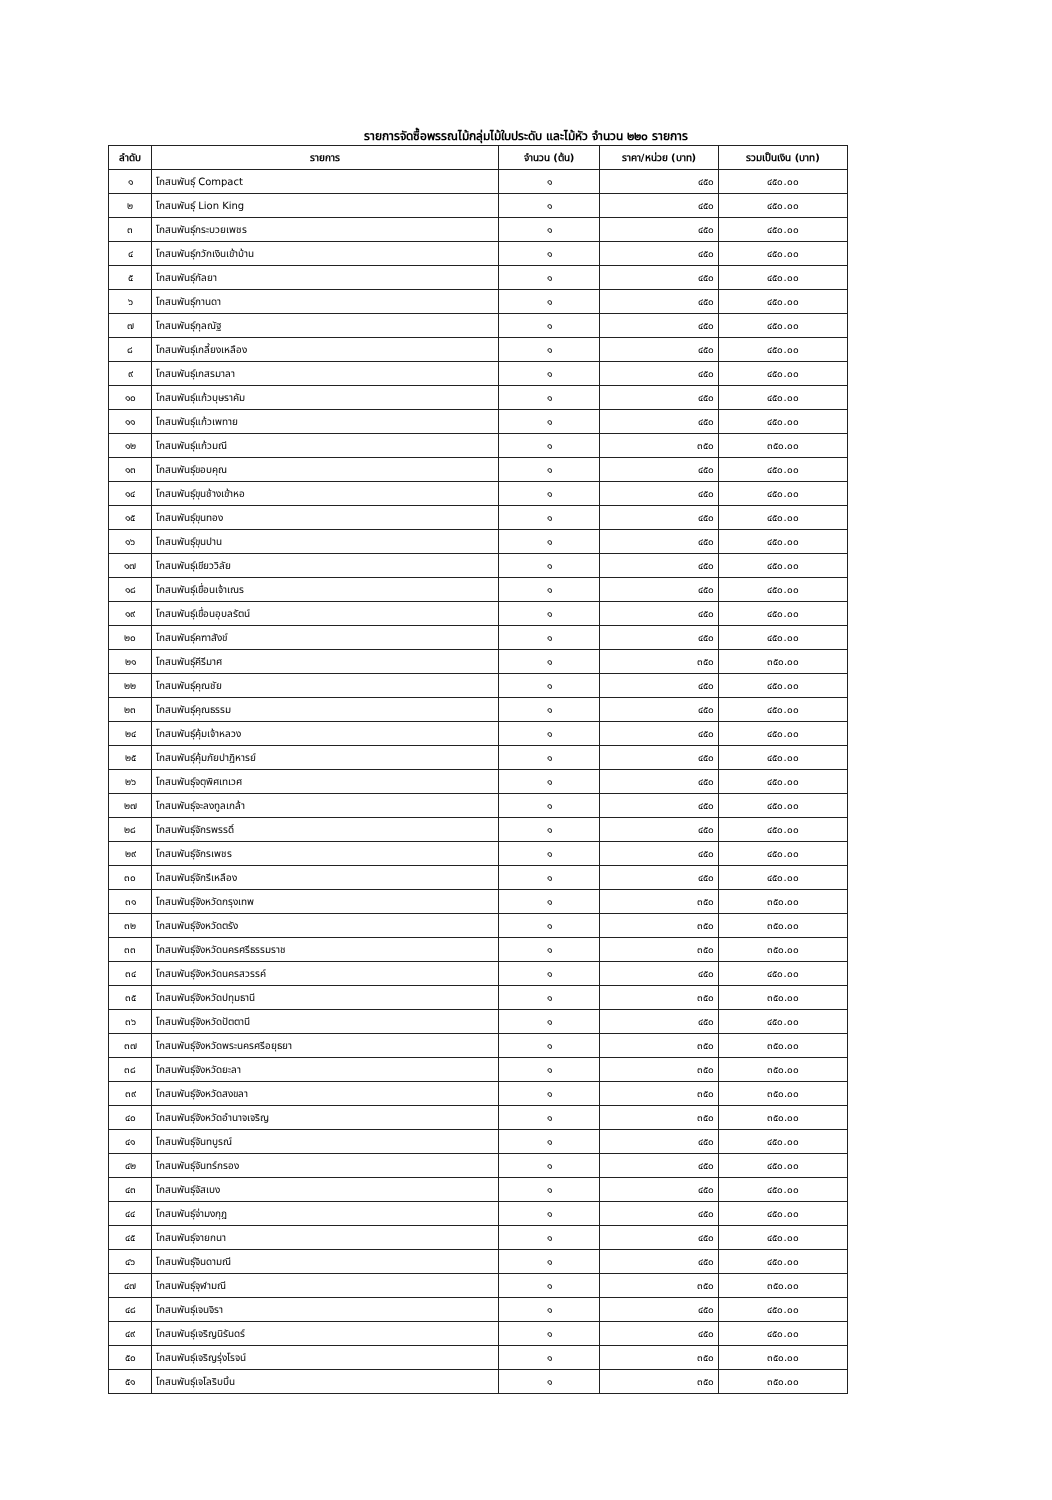รายการจัดซื้อพรรณไม้กลุ่มไม้ใบประดับ และไม้หัว จำนวน ๒๒๐ รายการ
| ลำดับ | รายการ | จำนวน (ต้น) | ราคา/หน่วย (บาท) | รวมเป็นเงิน (บาท) |
| --- | --- | --- | --- | --- |
| ๑ | โกสนพันธุ์ Compact | ๑ | ๔๕๐ | ๔๕๐.๐๐ |
| ๒ | โกสนพันธุ์ Lion King | ๑ | ๔๕๐ | ๔๕๐.๐๐ |
| ๓ | โกสนพันธุ์กระบวยเพชร | ๑ | ๔๕๐ | ๔๕๐.๐๐ |
| ๔ | โกสนพันธุ์กวักเงินเข้าบ้าน | ๑ | ๔๕๐ | ๔๕๐.๐๐ |
| ๕ | โกสนพันธุ์กัลยา | ๑ | ๔๕๐ | ๔๕๐.๐๐ |
| ๖ | โกสนพันธุ์กานดา | ๑ | ๔๕๐ | ๔๕๐.๐๐ |
| ๗ | โกสนพันธุ์กุลณัฐ | ๑ | ๔๕๐ | ๔๕๐.๐๐ |
| ๘ | โกสนพันธุ์เกลี้ยงเหลือง | ๑ | ๔๕๐ | ๔๕๐.๐๐ |
| ๙ | โกสนพันธุ์เกสรมาลา | ๑ | ๔๕๐ | ๔๕๐.๐๐ |
| ๑๐ | โกสนพันธุ์แก้วบุษราคัม | ๑ | ๔๕๐ | ๔๕๐.๐๐ |
| ๑๑ | โกสนพันธุ์แก้วเพทาย | ๑ | ๔๕๐ | ๔๕๐.๐๐ |
| ๑๒ | โกสนพันธุ์แก้วมณี | ๑ | ๓๕๐ | ๓๕๐.๐๐ |
| ๑๓ | โกสนพันธุ์ขอบคุณ | ๑ | ๔๕๐ | ๔๕๐.๐๐ |
| ๑๔ | โกสนพันธุ์ขุนช้างเข้าหอ | ๑ | ๔๕๐ | ๔๕๐.๐๐ |
| ๑๕ | โกสนพันธุ์ขุนทอง | ๑ | ๔๕๐ | ๔๕๐.๐๐ |
| ๑๖ | โกสนพันธุ์ขุนปาน | ๑ | ๔๕๐ | ๔๕๐.๐๐ |
| ๑๗ | โกสนพันธุ์เขียววิลัย | ๑ | ๔๕๐ | ๔๕๐.๐๐ |
| ๑๘ | โกสนพันธุ์เขื่อนเจ้าเณร | ๑ | ๔๕๐ | ๔๕๐.๐๐ |
| ๑๙ | โกสนพันธุ์เขื่อนอุบลรัตน์ | ๑ | ๔๕๐ | ๔๕๐.๐๐ |
| ๒๐ | โกสนพันธุ์คฑาสังข์ | ๑ | ๔๕๐ | ๔๕๐.๐๐ |
| ๒๑ | โกสนพันธุ์คีรีมาศ | ๑ | ๓๕๐ | ๓๕๐.๐๐ |
| ๒๒ | โกสนพันธุ์คุณชัย | ๑ | ๔๕๐ | ๔๕๐.๐๐ |
| ๒๓ | โกสนพันธุ์คุณธรรม | ๑ | ๔๕๐ | ๔๕๐.๐๐ |
| ๒๔ | โกสนพันธุ์คุ้มเจ้าหลวง | ๑ | ๔๕๐ | ๔๕๐.๐๐ |
| ๒๕ | โกสนพันธุ์คุ้มภัยปาฏิหารย์ | ๑ | ๔๕๐ | ๔๕๐.๐๐ |
| ๒๖ | โกสนพันธุ์จตุพิศเทเวศ | ๑ | ๔๕๐ | ๔๕๐.๐๐ |
| ๒๗ | โกสนพันธุ์จะลงทูลเกล้า | ๑ | ๔๕๐ | ๔๕๐.๐๐ |
| ๒๘ | โกสนพันธุ์จักรพรรดิ์ | ๑ | ๔๕๐ | ๔๕๐.๐๐ |
| ๒๙ | โกสนพันธุ์จักรเพชร | ๑ | ๔๕๐ | ๔๕๐.๐๐ |
| ๓๐ | โกสนพันธุ์จักรีเหลือง | ๑ | ๔๕๐ | ๔๕๐.๐๐ |
| ๓๑ | โกสนพันธุ์จังหวัดกรุงเทพ | ๑ | ๓๕๐ | ๓๕๐.๐๐ |
| ๓๒ | โกสนพันธุ์จังหวัดตรัง | ๑ | ๓๕๐ | ๓๕๐.๐๐ |
| ๓๓ | โกสนพันธุ์จังหวัดนครศรีธรรมราช | ๑ | ๓๕๐ | ๓๕๐.๐๐ |
| ๓๔ | โกสนพันธุ์จังหวัดนครสวรรค์ | ๑ | ๔๕๐ | ๔๕๐.๐๐ |
| ๓๕ | โกสนพันธุ์จังหวัดปทุมธานี | ๑ | ๓๕๐ | ๓๕๐.๐๐ |
| ๓๖ | โกสนพันธุ์จังหวัดปัตตานี | ๑ | ๔๕๐ | ๔๕๐.๐๐ |
| ๓๗ | โกสนพันธุ์จังหวัดพระนครศรีอยุธยา | ๑ | ๓๕๐ | ๓๕๐.๐๐ |
| ๓๘ | โกสนพันธุ์จังหวัดยะลา | ๑ | ๓๕๐ | ๓๕๐.๐๐ |
| ๓๙ | โกสนพันธุ์จังหวัดสงขลา | ๑ | ๓๕๐ | ๓๕๐.๐๐ |
| ๔๐ | โกสนพันธุ์จังหวัดอำนาจเจริญ | ๑ | ๓๕๐ | ๓๕๐.๐๐ |
| ๔๑ | โกสนพันธุ์จันทบูรณ์ | ๑ | ๔๕๐ | ๔๕๐.๐๐ |
| ๔๒ | โกสนพันธุ์จันทร์กรอง | ๑ | ๔๕๐ | ๔๕๐.๐๐ |
| ๔๓ | โกสนพันธุ์จัสเบง | ๑ | ๔๕๐ | ๔๕๐.๐๐ |
| ๔๔ | โกสนพันธุ์จ่ามงกุฎ | ๑ | ๔๕๐ | ๔๕๐.๐๐ |
| ๔๕ | โกสนพันธุ์จายกนา | ๑ | ๔๕๐ | ๔๕๐.๐๐ |
| ๔๖ | โกสนพันธุ์จินดามณี | ๑ | ๔๕๐ | ๔๕๐.๐๐ |
| ๔๗ | โกสนพันธุ์จุฬามณี | ๑ | ๓๕๐ | ๓๕๐.๐๐ |
| ๔๘ | โกสนพันธุ์เจนจิรา | ๑ | ๔๕๐ | ๔๕๐.๐๐ |
| ๔๙ | โกสนพันธุ์เจริญนิรันดร์ | ๑ | ๔๕๐ | ๔๕๐.๐๐ |
| ๕๐ | โกสนพันธุ์เจริญรุ่งโรจน์ | ๑ | ๓๕๐ | ๓๕๐.๐๐ |
| ๕๑ | โกสนพันธุ์เจโลริบบิ้น | ๑ | ๓๕๐ | ๓๕๐.๐๐ |